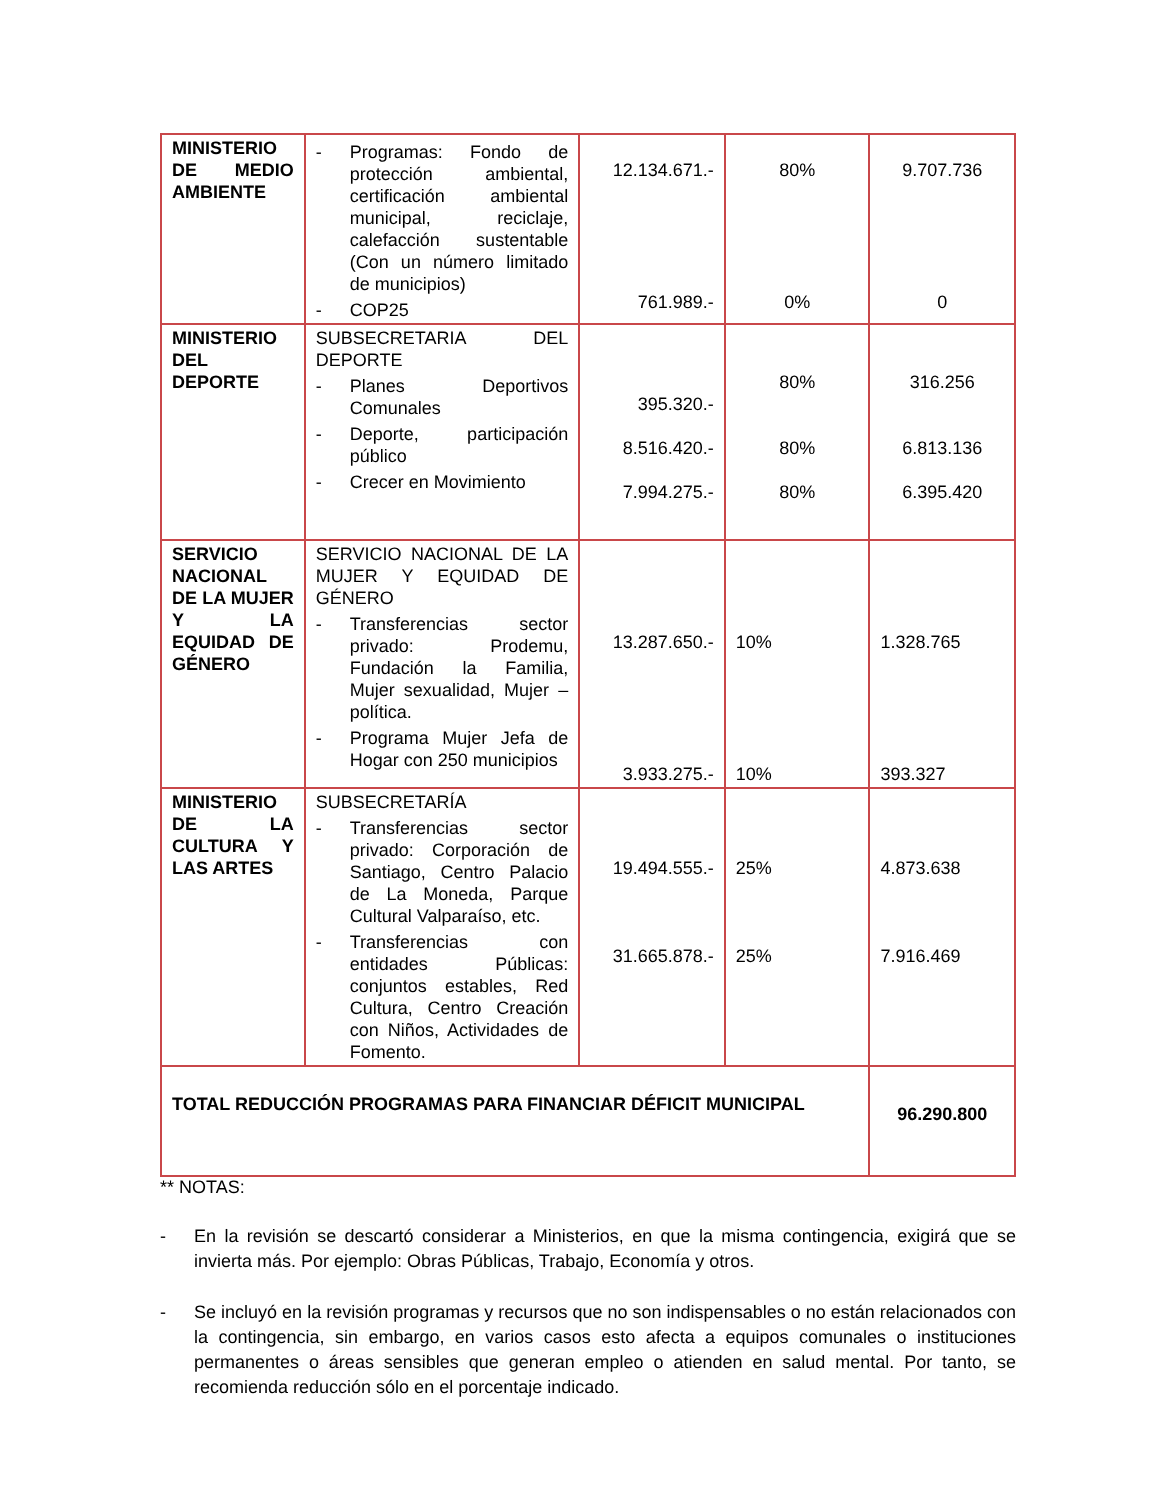| MINISTERIO DE MEDIO AMBIENTE | - Programas: Fondo de protección ambiental, certificación ambiental municipal, reciclaje, calefacción sustentable (Con un número limitado de municipios) - COP25 | 12.134.671.- 761.989.- | 80% 0% | 9.707.736 0 |
| MINISTERIO DEL DEPORTE | SUBSECRETARIA DEL DEPORTE - Planes Deportivos Comunales - Deporte, participación público - Crecer en Movimiento | 395.320.- 8.516.420.- 7.994.275.- | 80% 80% 80% | 316.256 6.813.136 6.395.420 |
| SERVICIO NACIONAL DE LA MUJER Y LA EQUIDAD DE GÉNERO | SERVICIO NACIONAL DE LA MUJER Y EQUIDAD DE GÉNERO - Transferencias sector privado: Prodemu, Fundación la Familia, Mujer sexualidad, Mujer – política. - Programa Mujer Jefa de Hogar con 250 municipios | 13.287.650.- 3.933.275.- | 10% 10% | 1.328.765 393.327 |
| MINISTERIO DE LA CULTURA Y LAS ARTES | SUBSECRETARÍA - Transferencias sector privado: Corporación de Santiago, Centro Palacio de La Moneda, Parque Cultural Valparaíso, etc. - Transferencias con entidades Públicas: conjuntos estables, Red Cultura, Centro Creación con Niños, Actividades de Fomento. | 19.494.555.- 31.665.878.- | 25% 25% | 4.873.638 7.916.469 |
| TOTAL REDUCCIÓN PROGRAMAS PARA FINANCIAR DÉFICIT MUNICIPAL | | | | 96.290.800 |
** NOTAS:
- En la revisión se descartó considerar a Ministerios, en que la misma contingencia, exigirá que se invierta más. Por ejemplo: Obras Públicas, Trabajo, Economía y otros.
- Se incluyó en la revisión programas y recursos que no son indispensables o no están relacionados con la contingencia, sin embargo, en varios casos esto afecta a equipos comunales o instituciones permanentes o áreas sensibles que generan empleo o atienden en salud mental. Por tanto, se recomienda reducción sólo en el porcentaje indicado.